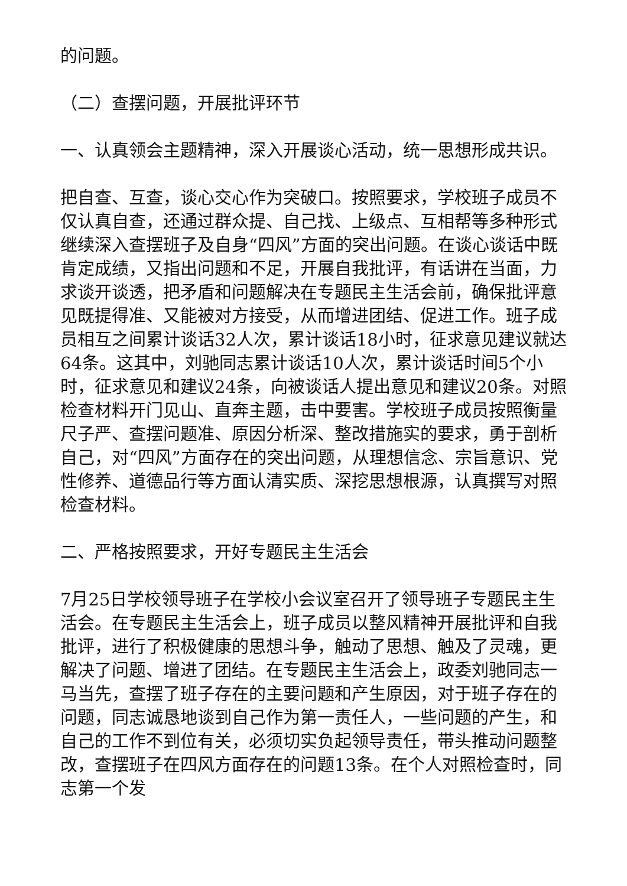的问题。
（二）查摆问题，开展批评环节
一、认真领会主题精神，深入开展谈心活动，统一思想形成共识。
把自查、互查，谈心交心作为突破口。按照要求，学校班子成员不仅认真自查，还通过群众提、自己找、上级点、互相帮等多种形式继续深入查摆班子及自身“四风”方面的突出问题。在谈心谈话中既肯定成绩，又指出问题和不足，开展自我批评，有话讲在当面，力求谈开谈透，把矛盾和问题解决在专题民主生活会前，确保批评意见既提得准、又能被对方接受，从而增进团结、促进工作。班子成员相互之间累计谈话32人次，累计谈话18小时，征求意见建议就达64条。这其中，刘驰同志累计谈话10人次，累计谈话时间5个小时，征求意见和建议24条，向被谈话人提出意见和建议20条。对照检查材料开门见山、直奔主题，击中要害。学校班子成员按照衡量尺子严、查摆问题准、原因分析深、整改措施实的要求，勇于剖析自己，对“四风”方面存在的突出问题，从理想信念、宗旨意识、党性修养、道德品行等方面认清实质、深挖思想根源，认真撰写对照检查材料。
二、严格按照要求，开好专题民主生活会
7月25日学校领导班子在学校小会议室召开了领导班子专题民主生活会。在专题民主生活会上，班子成员以整风精神开展批评和自我批评，进行了积极健康的思想斗争，触动了思想、触及了灵魂，更解决了问题、增进了团结。在专题民主生活会上，政委刘驰同志一马当先，查摆了班子存在的主要问题和产生原因，对于班子存在的问题，同志诚恳地谈到自己作为第一责任人，一些问题的产生，和自己的工作不到位有关，必须切实负起领导责任，带头推动问题整改，查摆班子在四风方面存在的问题13条。在个人对照检查时，同志第一个发